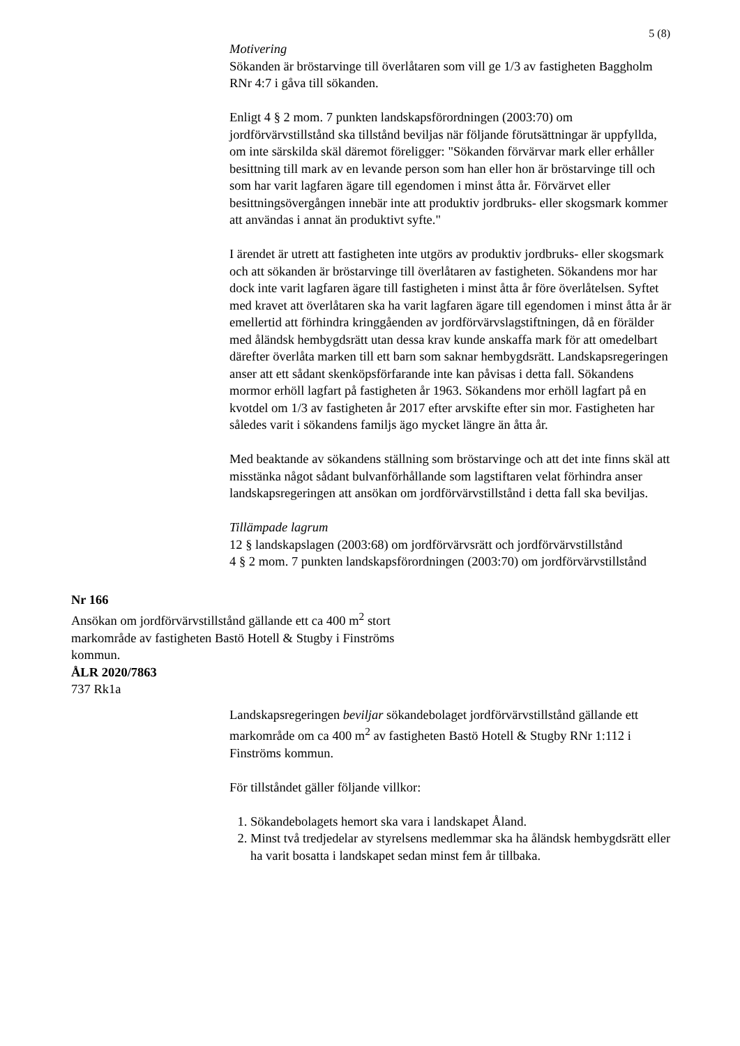5 (8)
Motivering
Sökanden är bröstarvinge till överlåtaren som vill ge 1/3 av fastigheten Baggholm RNr 4:7 i gåva till sökanden.
Enligt 4 § 2 mom. 7 punkten landskapsförordningen (2003:70) om jordförvärvstillstånd ska tillstånd beviljas när följande förutsättningar är uppfyllda, om inte särskilda skäl däremot föreligger: "Sökanden förvärvar mark eller erhåller besittning till mark av en levande person som han eller hon är bröstarvinge till och som har varit lagfaren ägare till egendomen i minst åtta år. Förvärvet eller besittningsövergången innebär inte att produktiv jordbruks- eller skogsmark kommer att användas i annat än produktivt syfte."
I ärendet är utrett att fastigheten inte utgörs av produktiv jordbruks- eller skogsmark och att sökanden är bröstarvinge till överlåtaren av fastigheten. Sökandens mor har dock inte varit lagfaren ägare till fastigheten i minst åtta år före överlåtelsen. Syftet med kravet att överlåtaren ska ha varit lagfaren ägare till egendomen i minst åtta år är emellertid att förhindra kringgåenden av jordförvärvslagstiftningen, då en förälder med åländsk hembygdsrätt utan dessa krav kunde anskaffa mark för att omedelbart därefter överlåta marken till ett barn som saknar hembygdsrätt. Landskapsregeringen anser att ett sådant skenköpsförfarande inte kan påvisas i detta fall. Sökandens mormor erhöll lagfart på fastigheten år 1963. Sökandens mor erhöll lagfart på en kvotdel om 1/3 av fastigheten år 2017 efter arvskifte efter sin mor. Fastigheten har således varit i sökandens familjs ägo mycket längre än åtta år.
Med beaktande av sökandens ställning som bröstarvinge och att det inte finns skäl att misstänka något sådant bulvanförhållande som lagstiftaren velat förhindra anser landskapsregeringen att ansökan om jordförvärvstillstånd i detta fall ska beviljas.
Tillämpade lagrum
12 § landskapslagen (2003:68) om jordförvärvsrätt och jordförvärvstillstånd
4 § 2 mom. 7 punkten landskapsförordningen (2003:70) om jordförvärvstillstånd
Nr 166
Ansökan om jordförvärvstillstånd gällande ett ca 400 m<sup>2</sup> stort markområde av fastigheten Bastö Hotell & Stugby i Finströms kommun.
ÅLR 2020/7863
737 Rk1a
Landskapsregeringen beviljar sökandebolaget jordförvärvstillstånd gällande ett markområde om ca 400 m<sup>2</sup> av fastigheten Bastö Hotell & Stugby RNr 1:112 i Finströms kommun.
För tillståndet gäller följande villkor:
1. Sökandebolagets hemort ska vara i landskapet Åland.
2. Minst två tredjedelar av styrelsens medlemmar ska ha åländsk hembygdsrätt eller ha varit bosatta i landskapet sedan minst fem år tillbaka.